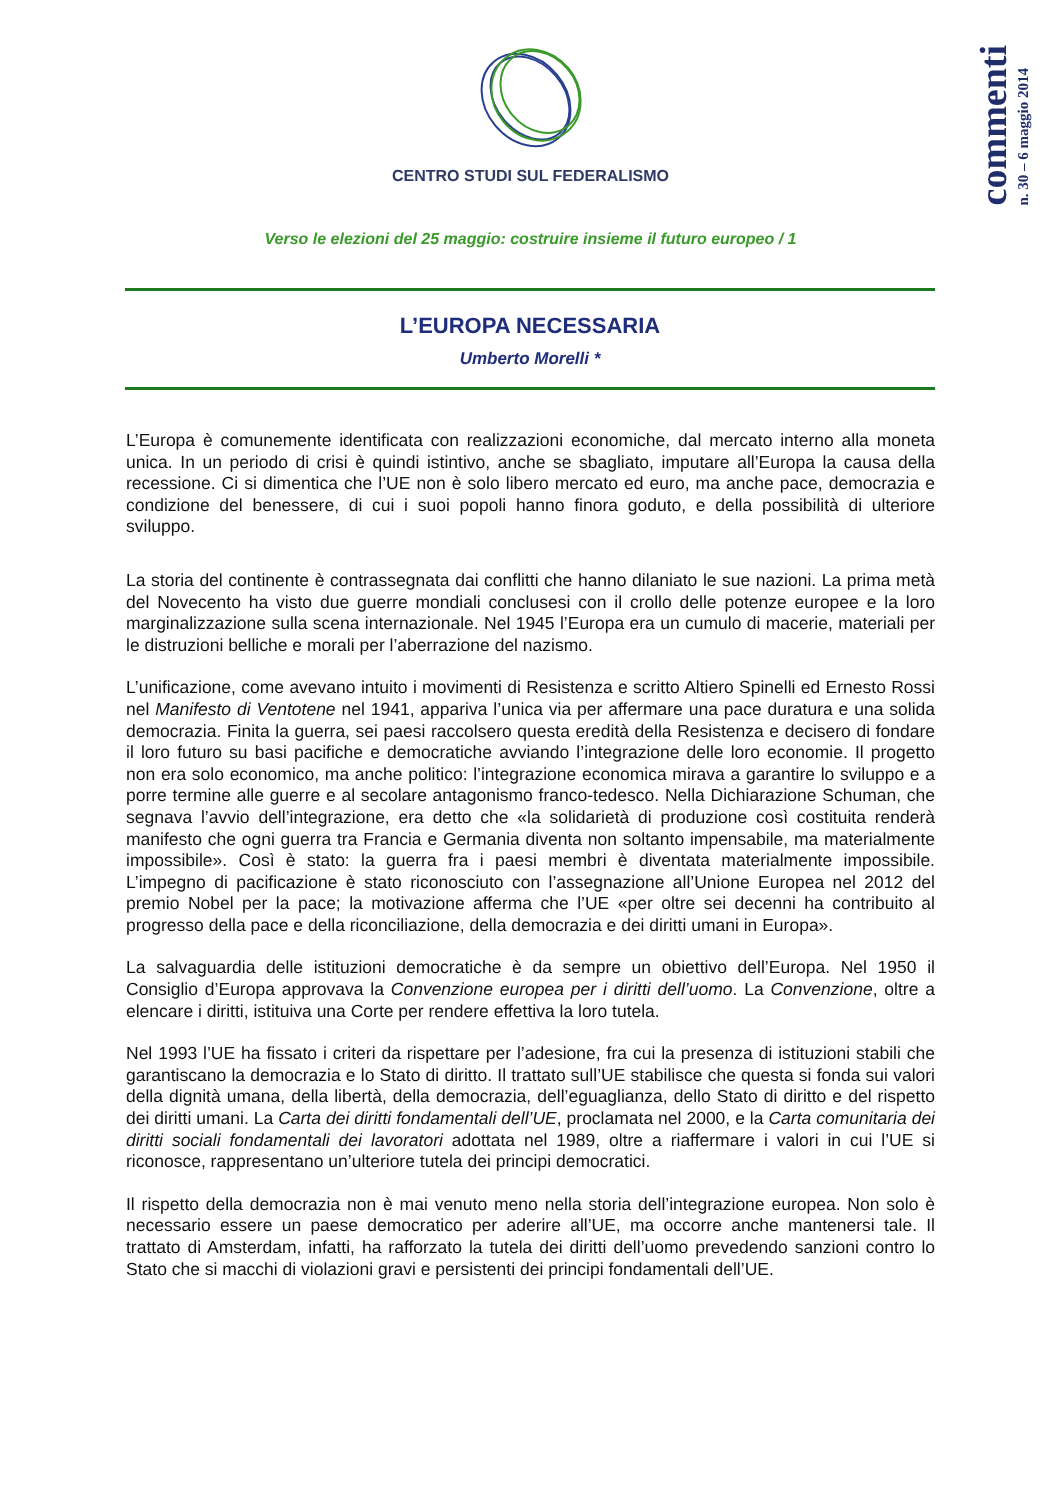commenti
n. 30 – 6 maggio 2014
CENTRO STUDI SUL FEDERALISMO
Verso le elezioni del 25 maggio: costruire insieme il futuro europeo / 1
L’EUROPA NECESSARIA
Umberto Morelli *
L’Europa è comunemente identificata con realizzazioni economiche, dal mercato interno alla moneta unica. In un periodo di crisi è quindi istintivo, anche se sbagliato, imputare all’Europa la causa della recessione. Ci si dimentica che l’UE non è solo libero mercato ed euro, ma anche pace, democrazia e condizione del benessere, di cui i suoi popoli hanno finora goduto, e della possibilità di ulteriore sviluppo.
La storia del continente è contrassegnata dai conflitti che hanno dilaniato le sue nazioni. La prima metà del Novecento ha visto due guerre mondiali conclusesi con il crollo delle potenze europee e la loro marginalizzazione sulla scena internazionale. Nel 1945 l’Europa era un cumulo di macerie, materiali per le distruzioni belliche e morali per l’aberrazione del nazismo.
L’unificazione, come avevano intuito i movimenti di Resistenza e scritto Altiero Spinelli ed Ernesto Rossi nel Manifesto di Ventotene nel 1941, appariva l’unica via per affermare una pace duratura e una solida democrazia. Finita la guerra, sei paesi raccolsero questa eredità della Resistenza e decisero di fondare il loro futuro su basi pacifiche e democratiche avviando l’integrazione delle loro economie. Il progetto non era solo economico, ma anche politico: l’integrazione economica mirava a garantire lo sviluppo e a porre termine alle guerre e al secolare antagonismo franco-tedesco. Nella Dichiarazione Schuman, che segnava l’avvio dell’integrazione, era detto che «la solidarietà di produzione così costituita renderà manifesto che ogni guerra tra Francia e Germania diventa non soltanto impensabile, ma materialmente impossibile». Così è stato: la guerra fra i paesi membri è diventata materialmente impossibile. L’impegno di pacificazione è stato riconosciuto con l’assegnazione all’Unione Europea nel 2012 del premio Nobel per la pace; la motivazione afferma che l’UE «per oltre sei decenni ha contribuito al progresso della pace e della riconciliazione, della democrazia e dei diritti umani in Europa».
La salvaguardia delle istituzioni democratiche è da sempre un obiettivo dell’Europa. Nel 1950 il Consiglio d’Europa approvava la Convenzione europea per i diritti dell’uomo. La Convenzione, oltre a elencare i diritti, istituiva una Corte per rendere effettiva la loro tutela.
Nel 1993 l’UE ha fissato i criteri da rispettare per l’adesione, fra cui la presenza di istituzioni stabili che garantiscano la democrazia e lo Stato di diritto. Il trattato sull’UE stabilisce che questa si fonda sui valori della dignità umana, della libertà, della democrazia, dell’eguaglianza, dello Stato di diritto e del rispetto dei diritti umani. La Carta dei diritti fondamentali dell’UE, proclamata nel 2000, e la Carta comunitaria dei diritti sociali fondamentali dei lavoratori adottata nel 1989, oltre a riaffermare i valori in cui l’UE si riconosce, rappresentano un’ulteriore tutela dei principi democratici.
Il rispetto della democrazia non è mai venuto meno nella storia dell’integrazione europea. Non solo è necessario essere un paese democratico per aderire all’UE, ma occorre anche mantenersi tale. Il trattato di Amsterdam, infatti, ha rafforzato la tutela dei diritti dell’uomo prevedendo sanzioni contro lo Stato che si macchi di violazioni gravi e persistenti dei principi fondamentali dell’UE.